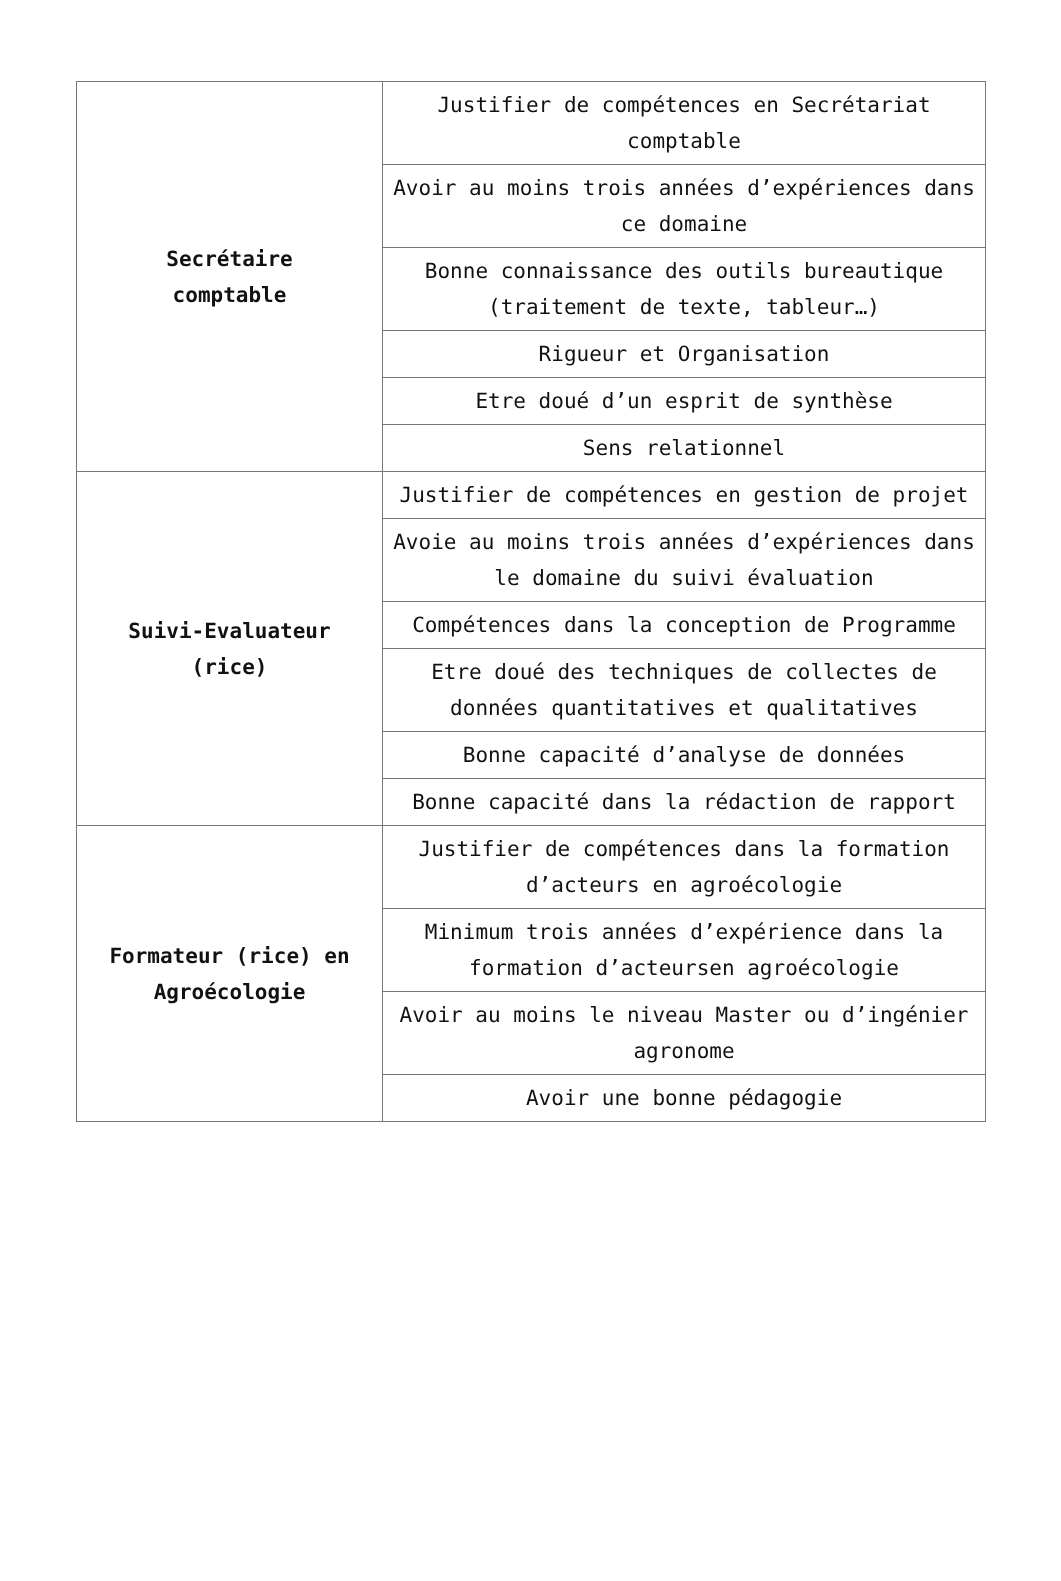| Secrétaire comptable | Justifier de compétences en Secrétariat comptable |
| | Avoir au moins trois années d’expériences dans ce domaine |
| | Bonne connaissance des outils bureautique (traitement de texte, tableur…) |
| | Rigueur et Organisation |
| | Etre doué d’un esprit de synthèse |
| | Sens relationnel |
| Suivi-Evaluateur (rice) | Justifier de compétences en gestion de projet |
| | Avoie au moins trois années d’expériences dans le domaine du suivi évaluation |
| | Compétences dans la conception de Programme |
| | Etre doué des techniques de collectes de données quantitatives et qualitatives |
| | Bonne capacité d’analyse de données |
| | Bonne capacité dans la rédaction de rapport |
| Formateur (rice) en Agroécologie | Justifier de compétences dans la formation d’acteurs en agroécologie |
| | Minimum trois années d’expérience dans la formation d’acteursen agroécologie |
| | Avoir au moins le niveau Master ou d’ingénier agronome |
| | Avoir une bonne pédagogie |